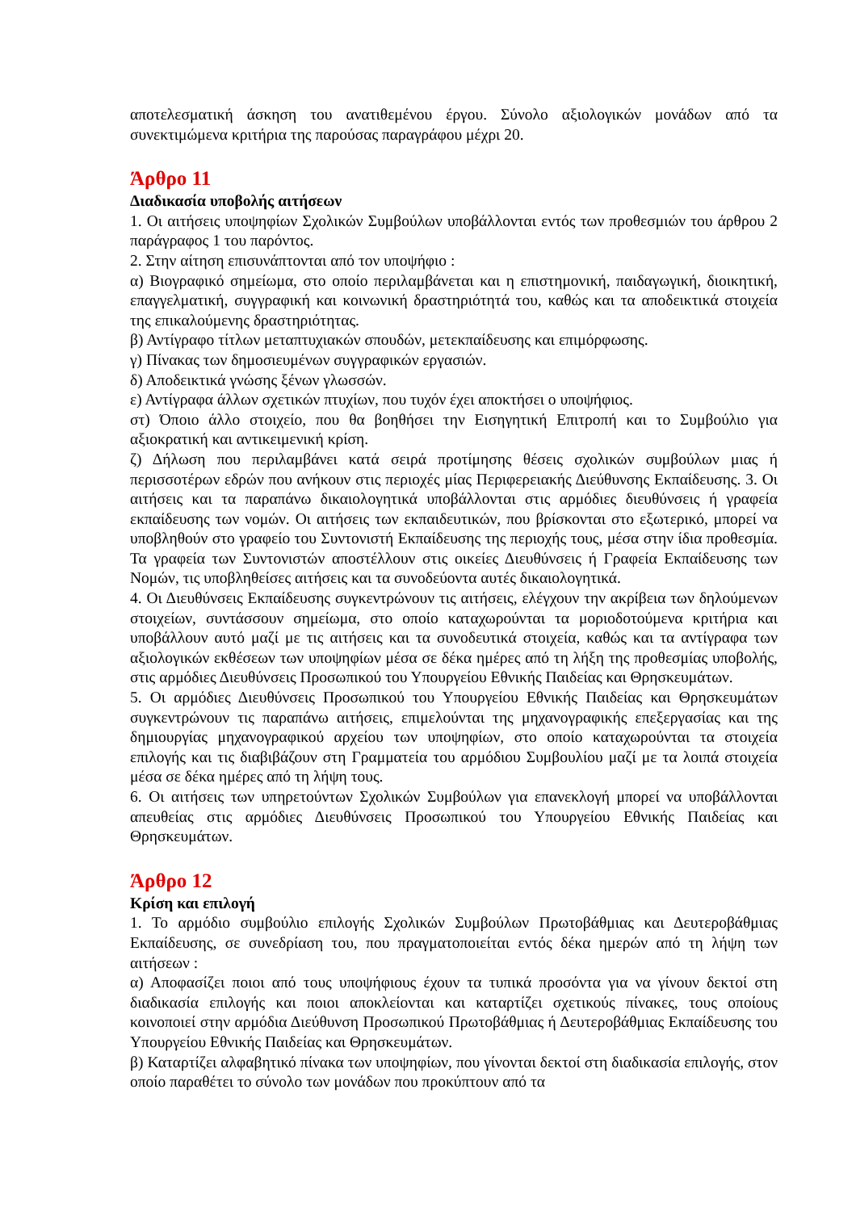αποτελεσματική άσκηση του ανατιθεμένου έργου. Σύνολο αξιολογικών μονάδων από τα συνεκτιμώμενα κριτήρια της παρούσας παραγράφου μέχρι 20.
Άρθρο 11
Διαδικασία υποβολής αιτήσεων
1. Οι αιτήσεις υποψηφίων Σχολικών Συμβούλων υποβάλλονται εντός των προθεσμιών του άρθρου 2 παράγραφος 1 του παρόντος.
2. Στην αίτηση επισυνάπτονται από τον υποψήφιο :
α) Βιογραφικό σημείωμα, στο οποίο περιλαμβάνεται και η επιστημονική, παιδαγωγική, διοικητική, επαγγελματική, συγγραφική και κοινωνική δραστηριότητά του, καθώς και τα αποδεικτικά στοιχεία της επικαλούμενης δραστηριότητας.
β) Αντίγραφο τίτλων μεταπτυχιακών σπουδών, μετεκπαίδευσης και επιμόρφωσης.
γ) Πίνακας των δημοσιευμένων συγγραφικών εργασιών.
δ) Αποδεικτικά γνώσης ξένων γλωσσών.
ε) Αντίγραφα άλλων σχετικών πτυχίων, που τυχόν έχει αποκτήσει ο υποψήφιος.
στ) Όποιο άλλο στοιχείο, που θα βοηθήσει την Εισηγητική Επιτροπή και το Συμβούλιο για αξιοκρατική και αντικειμενική κρίση.
ζ) Δήλωση που περιλαμβάνει κατά σειρά προτίμησης θέσεις σχολικών συμβούλων μιας ή περισσοτέρων εδρών που ανήκουν στις περιοχές μίας Περιφερειακής Διεύθυνσης Εκπαίδευσης. 3. Οι αιτήσεις και τα παραπάνω δικαιολογητικά υποβάλλονται στις αρμόδιες διευθύνσεις ή γραφεία εκπαίδευσης των νομών. Οι αιτήσεις των εκπαιδευτικών, που βρίσκονται στο εξωτερικό, μπορεί να υποβληθούν στο γραφείο του Συντονιστή Εκπαίδευσης της περιοχής τους, μέσα στην ίδια προθεσμία. Τα γραφεία των Συντονιστών αποστέλλουν στις οικείες Διευθύνσεις ή Γραφεία Εκπαίδευσης των Νομών, τις υποβληθείσες αιτήσεις και τα συνοδεύοντα αυτές δικαιολογητικά.
4. Οι Διευθύνσεις Εκπαίδευσης συγκεντρώνουν τις αιτήσεις, ελέγχουν την ακρίβεια των δηλούμενων στοιχείων, συντάσσουν σημείωμα, στο οποίο καταχωρούνται τα μοριοδοτούμενα κριτήρια και υποβάλλουν αυτό μαζί με τις αιτήσεις και τα συνοδευτικά στοιχεία, καθώς και τα αντίγραφα των αξιολογικών εκθέσεων των υποψηφίων μέσα σε δέκα ημέρες από τη λήξη της προθεσμίας υποβολής, στις αρμόδιες Διευθύνσεις Προσωπικού του Υπουργείου Εθνικής Παιδείας και Θρησκευμάτων.
5. Οι αρμόδιες Διευθύνσεις Προσωπικού του Υπουργείου Εθνικής Παιδείας και Θρησκευμάτων συγκεντρώνουν τις παραπάνω αιτήσεις, επιμελούνται της μηχανογραφικής επεξεργασίας και της δημιουργίας μηχανογραφικού αρχείου των υποψηφίων, στο οποίο καταχωρούνται τα στοιχεία επιλογής και τις διαβιβάζουν στη Γραμματεία του αρμόδιου Συμβουλίου μαζί με τα λοιπά στοιχεία μέσα σε δέκα ημέρες από τη λήψη τους.
6. Οι αιτήσεις των υπηρετούντων Σχολικών Συμβούλων για επανεκλογή μπορεί να υποβάλλονται απευθείας στις αρμόδιες Διευθύνσεις Προσωπικού του Υπουργείου Εθνικής Παιδείας και Θρησκευμάτων.
Άρθρο 12
Κρίση και επιλογή
1. Το αρμόδιο συμβούλιο επιλογής Σχολικών Συμβούλων Πρωτοβάθμιας και Δευτεροβάθμιας Εκπαίδευσης, σε συνεδρίαση του, που πραγματοποιείται εντός δέκα ημερών από τη λήψη των αιτήσεων :
α) Αποφασίζει ποιοι από τους υποψήφιους έχουν τα τυπικά προσόντα για να γίνουν δεκτοί στη διαδικασία επιλογής και ποιοι αποκλείονται και καταρτίζει σχετικούς πίνακες, τους οποίους κοινοποιεί στην αρμόδια Διεύθυνση Προσωπικού Πρωτοβάθμιας ή Δευτεροβάθμιας Εκπαίδευσης του Υπουργείου Εθνικής Παιδείας και Θρησκευμάτων.
β) Καταρτίζει αλφαβητικό πίνακα των υποψηφίων, που γίνονται δεκτοί στη διαδικασία επιλογής, στον οποίο παραθέτει το σύνολο των μονάδων που προκύπτουν από τα